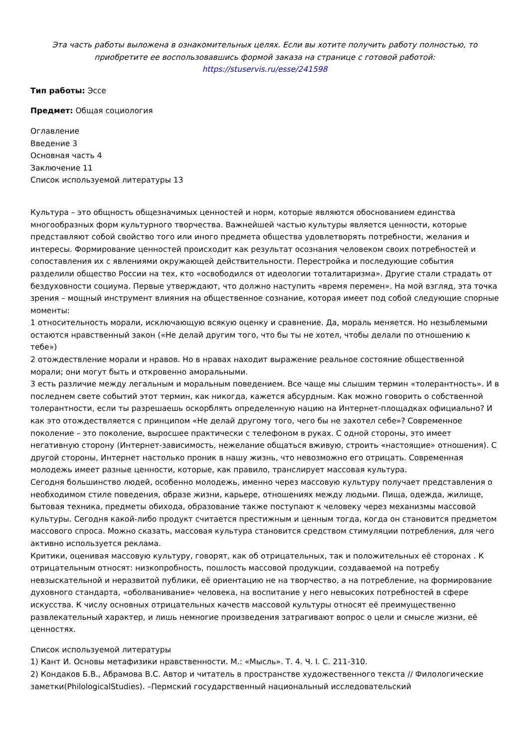Эта часть работы выложена в ознакомительных целях. Если вы хотите получить работу полностью, то приобретите ее воспользовавшись формой заказа на странице с готовой работой:
https://stuservis.ru/esse/241598
Тип работы: Эссе
Предмет: Общая социология
Оглавление
Введение 3
Основная часть 4
Заключение 11
Список используемой литературы 13
Культура – это общность общезначимых ценностей и норм, которые являются обоснованием единства многообразных форм культурного творчества. Важнейшей частью культуры является ценности, которые представляют собой свойство того или иного предмета общества удовлетворять потребности, желания и интересы. Формирование ценностей происходит как результат осознания человеком своих потребностей и сопоставления их с явлениями окружающей действительности. Перестройка и последующие события разделили общество России на тех, кто «освободился от идеологии тоталитаризма». Другие стали страдать от бездуховности социума. Первые утверждают, что должно наступить «время перемен». На мой взгляд, эта точка зрения – мощный инструмент влияния на общественное сознание, которая имеет под собой следующие спорные моменты:
1 относительность морали, исключающую всякую оценку и сравнение. Да, мораль меняется. Но незыблемыми остаются нравственный закон («Не делай другим того, что бы ты не хотел, чтобы делали по отношению к тебе»)
2 отождествление морали и нравов. Но в нравах находит выражение реальное состояние общественной морали; они могут быть и откровенно аморальными.
3 есть различие между легальным и моральным поведением. Все чаще мы слышим термин «толерантность». И в последнем свете событий этот термин, как никогда, кажется абсурдным. Как можно говорить о собственной толерантности, если ты разрешаешь оскорблять определенную нацию на Интернет-площадках официально? И как это отождествляется с принципом «Не делай другому того, чего бы не захотел себе»? Современное поколение – это поколение, выросшее практически с телефоном в руках. С одной стороны, это имеет негативную сторону (Интернет-зависимость, нежелание общаться вживую, строить «настоящие» отношения). С другой стороны, Интернет настолько проник в нашу жизнь, что невозможно его отрицать. Современная молодежь имеет разные ценности, которые, как правило, транслирует массовая культура.
Сегодня большинство людей, особенно молодежь, именно через массовую культуру получает представления о необходимом стиле поведения, образе жизни, карьере, отношениях между людьми. Пища, одежда, жилище, бытовая техника, предметы обихода, образование также поступают к человеку через механизмы массовой культуры. Сегодня какой-либо продукт считается престижным и ценным тогда, когда он становится предметом массового спроса. Можно сказать, массовая культура становится средством стимуляции потребления, для чего активно используется реклама.
Критики, оценивая массовую культуру, говорят, как об отрицательных, так и положительных её сторонах . К отрицательным относят: низкопробность, пошлость массовой продукции, создаваемой на потребу невзыскательной и неразвитой публики, её ориентацию не на творчество, а на потребление, на формирование духовного стандарта, «оболванивание» человека, на воспитание у него невысоких потребностей в сфере искусства. К числу основных отрицательных качеств массовой культуры относят её преимущественно развлекательный характер, и лишь немногие произведения затрагивают вопрос о цели и смысле жизни, её ценностях.
Список используемой литературы
1) Кант И. Основы метафизики нравственности. М.: «Мысль». Т. 4. Ч. I. С. 211-310.
2) Кондаков Б.В., Абрамова В.С. Автор и читатель в пространстве художественного текста // Филологические заметки(PhilologicalStudies). –Пермский государственный национальный исследовательский